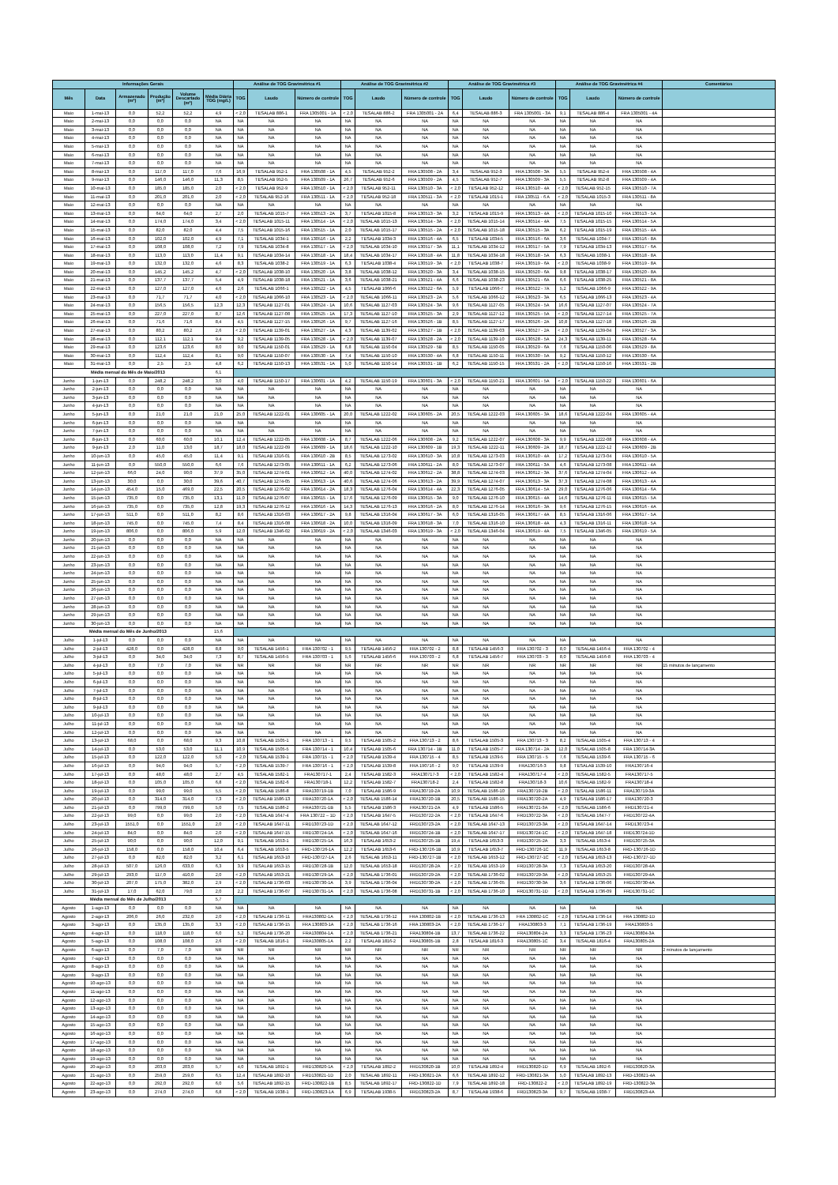| Informações Gerais | | | | | | Análise de TOG Gravimétrica #1 | | | Análise de TOG Gravimétrica #2 | | | Análise de TOG Gravimétrica #3 | | | Análise de TOG Gravimétrica #4 | | | Comentários |
| --- | --- | --- | --- | --- | --- | --- | --- | --- | --- | --- | --- | --- | --- | --- | --- | --- | --- | --- |
| Mês | Data | Armazenado (m³) | Produção (m³) | Volume Descartado (m³) | Média Diária TOG (mg/L) | TOG | Laudo | Número de controle | TOG | Laudo | Número de controle | TOG | Laudo | Número de controle | TOG | Laudo | Número de controle | |
| Maio | 1-mai-13 | 0,0 | 52,2 | 52,2 | 4,9 | < 2,0 | TESALAB 886-1 | FRA 1305001 - 1A | < 2,0 | TESALAB 886-2 | FRA 1305001 - 2A | 6,4 | TESALAB 886-3 | FRA 1305001 - 3A | 9,1 | TESALAB 886-4 | FRA 1305001 - 4A | |
| Maio | 2-mai-13 | 0,0 | 0,0 | 0,0 | NA | NA | NA | NA | NA | NA | NA | NA | NA | NA | NA | NA | NA | |
| Maio | 3-mai-13 | 0,0 | 0,0 | 0,0 | NA | NA | NA | NA | NA | NA | NA | NA | NA | NA | NA | NA | NA | |
| Maio | 4-mai-13 | 0,0 | 0,0 | 0,0 | NA | NA | NA | NA | NA | NA | NA | NA | NA | NA | NA | NA | NA | |
| Maio | 5-mai-13 | 0,0 | 0,0 | 0,0 | NA | NA | NA | NA | NA | NA | NA | NA | NA | NA | NA | NA | NA | |
| Maio | 6-mai-13 | 0,0 | 0,0 | 0,0 | NA | NA | NA | NA | NA | NA | NA | NA | NA | NA | NA | NA | NA | |
| Maio | 7-mai-13 | 0,0 | 0,0 | 0,0 | NA | NA | NA | NA | NA | NA | NA | NA | NA | NA | NA | NA | NA | |
| Maio | 8-mai-13 | 0,0 | 117,0 | 117,0 | 7,6 | 16,9 | TESALAB 952-1 | FRA 130508 - 1A | 4,5 | TESALAB 952-2 | FRA 130508 - 2A | 3,4 | TESALAB 952-3 | FRA 130508 - 3A | 5,5 | TESALAB 952-4 | FRA 130508 - 4A | |
| Maio | 9-mai-13 | 0,0 | 146,0 | 146,0 | 11,3 | 8,5 | TESALAB 952-5 | FRA 130509 - 1A | 26,7 | TESALAB 952-6 | FRA 130509 - 2A | 4,5 | TESALAB 952-7 | FRA 130509 - 3A | 5,5 | TESALAB 952-8 | FRA 130509 - 4A | |
| Maio | 10-mai-13 | 0,0 | 185,0 | 185,0 | 2,0 | < 2,0 | TESALAB 952-9 | FRA 130510 - 1A | < 2,0 | TESALAB 952-11 | FRA 130510 - 3A | < 2,0 | TESALAB 952-12 | FRA 130510 - 4A | < 2,0 | TESALAB 952-15 | FRA 130510 - 7A | |
| Maio | 11-mai-13 | 0,0 | 201,0 | 201,0 | 2,0 | < 2,0 | TESALAB 952-16 | FRA 130511 - 1A | < 2,0 | TESALAB 952-18 | FRA 130511 - 3A | < 2,0 | TESALAB 1015-1 | FRA 130511 - 6 A | < 2,0 | TESALAB 1015-3 | FRA 130511 - 8A | |
| Maio | 12-mai-13 | 0,0 | 0,0 | 0,0 | NA | NA | NA | NA | NA | NA | NA | NA | NA | NA | NA | NA | NA | |
| Maio | 13-mai-13 | 0,0 | 64,0 | 64,0 | 2,7 | 2,0 | TESALAB 1015-7 | FRA 130513 - 2A | 3,7 | TESALAB 1015-8 | FRA 130513 - 3A | 3,2 | TESALAB 1015-9 | FRA 130513 - 4A | < 2,0 | TESALAB 1015-10 | FRA 130513 - 5A | |
| Maio | 14-mai-13 | 0,0 | 174,0 | 174,0 | 3,4 | < 2,0 | TESALAB 1015-11 | FRA 130514 - 1A | < 2,0 | TESALAB 1015-13 | FRA 130514 - 3A | < 2,0 | TESALAB 1015-14 | FRA 130514 - 4A | 7,5 | TESALAB 1015-15 | FRA 130514 - 5A | |
| Maio | 15-mai-13 | 0,0 | 82,0 | 82,0 | 4,4 | 7,5 | TESALAB 1015-16 | FRA 130515 - 1A | 2,0 | TESALAB 1015-17 | FRA 130515 - 2A | < 2,0 | TESALAB 1015-18 | FRA 130515 - 3A | 6,2 | TESALAB 1015-19 | FRA 130515 - 4A | |
| Maio | 16-mai-13 | 0,0 | 102,0 | 102,0 | 4,9 | 7,1 | TESALAB 1034-1 | FRA 130516 - 1A | 2,2 | TESALAB 1034-3 | FRA 130516 - 4A | 6,5 | TESALAB 1034-5 | FRA 130516 - 6A | 3,6 | TESALAB 1034-7 | FRA 130516 - 8A | |
| Maio | 17-mai-13 | 0,0 | 108,0 | 108,0 | 7,2 | 7,9 | TESALAB 1034-8 | FRA 130517 - 1A | < 2,0 | TESALAB 1034-10 | FRA 130517 - 3A | 11,1 | TESALAB 1034-12 | FRA 130517 - 5A | 7,9 | TESALAB 1034-13 | FRA 130517 - 6A | |
| Maio | 18-mai-13 | 0,0 | 113,0 | 113,0 | 11,4 | 9,1 | TESALAB 1034-14 | FRA 130518 - 1A | 18,4 | TESALAB 1034-17 | FRA 130518 - 4A | 11,8 | TESALAB 1034-18 | FRA 130518 - 5A | 6,3 | TESALAB 1038-1 | FRA 130518 - 8A | |
| Maio | 19-mai-13 | 0,0 | 132,0 | 132,0 | 4,6 | 8,3 | TESALAB 1038-2 | FRA 130519 - 1A | 6,3 | TESALAB 1038-4 | FRA 130519 - 3A | < 2,0 | TESALAB 1038-7 | FRA 130519 - 6A | < 2,0 | TESALAB 1038-9 | FRA 130519 - 8A | |
| Maio | 20-mai-13 | 0,0 | 145,2 | 145,2 | 4,7 | < 2,0 | TESALAB 1038-10 | FRA 130520 - 1A | 3,8 | TESALAB 1038-12 | FRA 130520 - 3A | 3,4 | TESALAB 1038-15 | FRA 130520 - 6A | 9,8 | TESALAB 1038-17 | FRA 130520 - 8A | |
| Maio | 21-mai-13 | 0,0 | 137,7 | 137,7 | 5,4 | 4,9 | TESALAB 1038-18 | FRA 130521 - 1A | 3,6 | TESALAB 1038-21 | FRA 130521 - 4A | 6,6 | TESALAB 1038-23 | FRA 130521 - 6A | 6,6 | TESALAB 1038-25 | FRA 130521 - 8A | |
| Maio | 22-mai-13 | 0,0 | 127,0 | 127,0 | 4,6 | 2,6 | TESALAB 1066-1 | FRA 130522 - 1A | 4,5 | TESALAB 1066-6 | FRA 130522 - 6A | 5,9 | TESALAB 1066-7 | FRA 130522 - 7A | 5,2 | TESALAB 1066-9 | FRA 130522 - 9A | |
| Maio | 23-mai-13 | 0,0 | 71,7 | 71,7 | 4,0 | < 2,0 | TESALAB 1066-10 | FRA 130523 - 1A | < 2,0 | TESALAB 1066-11 | FRA 130523 - 2A | 5,6 | TESALAB 1066-12 | FRA 130523 - 3A | 6,5 | TESALAB 1066-13 | FRA 130523 - 4A | |
| Maio | 24-mai-13 | 0,0 | 156,5 | 156,5 | 12,3 | 12,3 | TESALAB 1127-01 | FRA 130524 - 1A | 10,6 | TESALAB 1127-03 | FRA 130524 - 3A | 9,6 | TESALAB 1127-05 | FRA 130524 - 5A | 16,6 | TESALAB 1127-07 | FRA 130524 - 7A | |
| Maio | 25-mai-13 | 0,0 | 227,0 | 227,0 | 8,7 | 12,6 | TESALAB 1127-08 | FRA 130525 - 1A | 17,3 | TESALAB 1127-10 | FRA 130525 - 3A | 2,9 | TESALAB 1127-12 | FRA 130525 - 5A | < 2,0 | TESALAB 1127-14 | FRA 130525 - 7A | |
| Maio | 26-mai-13 | 0,0 | 71,6 | 71,6 | 8,4 | 4,5 | TESALAB 1127-15 | FRA 130526 - 1A | 9,7 | TESALAB 1127-16 | FRA 130526 - 1B | 8,5 | TESALAB 1127-17 | FRA 130526 - 2A | 10,8 | TESALAB 1127-18 | FRA 130526 - 2B | |
| Maio | 27-mai-13 | 0,0 | 80,2 | 80,2 | 2,6 | < 2,0 | TESALAB 1139-01 | FRA 130527 - 1A | 4,3 | TESALAB 1139-02 | FRA 130527 - 1B | < 2,0 | TESALAB 1139-03 | FRA 130527 - 2A | < 2,0 | TESALAB 1139-04 | FRA 130527 - 3A | |
| Maio | 28-mai-13 | 0,0 | 112,1 | 112,1 | 9,4 | 9,2 | TESALAB 1139-05 | FRA 130528 - 1A | < 2,0 | TESALAB 1139-07 | FRA 130528 - 2A | < 2,0 | TESALAB 1139-10 | FRA 130528 - 5A | 24,3 | TESALAB 1139-11 | FRA 130528 - 6A | |
| Maio | 29-mai-13 | 0,0 | 123,6 | 123,6 | 8,0 | 9,0 | TESALAB 1150-01 | FRA 130529 - 1A | 6,8 | TESALAB 1150-04 | FRA 130529 - 5B | 8,5 | TESALAB 1150-05 | FRA 130529 - 6A | 7,6 | TESALAB 1150-06 | FRA 130529 - 8A | |
| Maio | 30-mai-13 | 0,0 | 112,4 | 112,4 | 8,1 | 9,0 | TESALAB 1150-07 | FRA 130530 - 1A | 7,4 | TESALAB 1150-10 | FRA 130530 - 4A | 6,8 | TESALAB 1150-11 | FRA 130530 - 5A | 9,2 | TESALAB 1150-12 | FRA 130530 - 6A | |
| Maio | 31-mai-13 | 0,0 | 2,5 | 2,5 | 4,8 | 6,2 | TESALAB 1150-13 | FRA 130531 - 1A | 5,0 | TESALAB 1150-14 | FRA 130531 - 1B | 6,2 | TESALAB 1150-15 | FRA 130531 - 2A | < 2,0 | TESALAB 1150-16 | FRA 130531 - 2B | |
| Média mensal do Mês de Maio/2013 | | | | | 6,1 | | | | | | | | | | | | | |
| Junho | 1-jun-13 | 0,0 | 248,2 | 248,2 | 3,0 | 4,0 | TESALAB 1150-17 | FRA 130601 - 1A | 4,2 | TESALAB 1150-19 | FRA 130601 - 3A | < 2,0 | TESALAB 1150-21 | FRA 130601 - 5A | < 2,0 | TESALAB 1150-22 | FRA 130601 - 6A | |
| Junho | 2-jun-13 | 0,0 | 0,0 | 0,0 | NA | NA | NA | NA | NA | NA | NA | NA | NA | NA | NA | NA | NA | |
| Junho | 3-jun-13 | 0,0 | 0,0 | 0,0 | NA | NA | NA | NA | NA | NA | NA | NA | NA | NA | NA | NA | NA | |
| Junho | 4-jun-13 | 0,0 | 0,0 | 0,0 | NA | NA | NA | NA | NA | NA | NA | NA | NA | NA | NA | NA | NA | |
| Junho | 5-jun-13 | 0,0 | 21,0 | 21,0 | 21,0 | 25,0 | TESALAB 1222-01 | FRA 130605 - 1A | 20,0 | TESALAB 1222-02 | FRA 130605 - 2A | 20,5 | TESALAB 1222-03 | FRA 130605 - 3A | 18,6 | TESALAB 1222-04 | FRA 130605 - 4A | |
| Junho | 6-jun-13 | 0,0 | 0,0 | 0,0 | NA | NA | NA | NA | NA | NA | NA | NA | NA | NA | NA | NA | NA | |
| Junho | 7-jun-13 | 0,0 | 0,0 | 0,0 | NA | NA | NA | NA | NA | NA | NA | NA | NA | NA | NA | NA | NA | |
| Junho | 8-jun-13 | 0,0 | 60,0 | 60,0 | 10,1 | 12,4 | TESALAB 1222-05 | FRA 130608 - 1A | 8,7 | TESALAB 1222-06 | FRA 130608 - 2A | 9,2 | TESALAB 1222-07 | FRA 130608 - 3A | 9,9 | TESALAB 1222-08 | FRA 130608 - 4A | |
| Junho | 9-jun-13 | 2,0 | 11,0 | 13,0 | 18,7 | 18,0 | TESALAB 1222-09 | FRA 130609 - 1A | 18,6 | TESALAB 1222-10 | FRA 130609 - 1B | 19,3 | TESALAB 1222-11 | FRA 130609 - 2A | 18,7 | TESALAB 1222-12 | FRA 130609 - 2B | |
| Junho | 10-jun-13 | 0,0 | 45,0 | 45,0 | 11,4 | 9,1 | TESALAB 1316-01 | FRA 130610 - 2B | 8,5 | TESALAB 1273-02 | FRA 130610 - 3A | 10,8 | TESALAB 1273-03 | FRA 130610 - 4A | 17,2 | TESALAB 1273-04 | FRA 130610 - 5A | |
| Junho | 11-jun-13 | 0,0 | 550,0 | 550,0 | 6,6 | 7,6 | TESALAB 1273-05 | FRA 130611 - 1A | 6,2 | TESALAB 1273-06 | FRA 130611 - 2A | 8,0 | TESALAB 1273-07 | FRA 130611 - 3A | 4,6 | TESALAB 1273-08 | FRA 130611 - 4A | |
| Junho | 12-jun-13 | 66,0 | 24,0 | 90,0 | 37,9 | 35,0 | TESALAB 1274-01 | FRA 130612 - 1A | 40,0 | TESALAB 1274-02 | FRA 130612 - 2A | 38,8 | TESALAB 1274-03 | FRA 130612 - 3A | 37,6 | TESALAB 1274-04 | FRA 130612 - 4A | |
| Junho | 13-jun-13 | 30,0 | 0,0 | 30,0 | 39,6 | 40,7 | TESALAB 1274-05 | FRA 130613 - 1A | 40,6 | TESALAB 1274-06 | FRA 130613 - 2A | 39,9 | TESALAB 1274-07 | FRA 130613 - 3A | 37,3 | TESALAB 1274-08 | FRA 130613 - 4A | |
| Junho | 14-jun-13 | 454,0 | 15,0 | 469,0 | 22,5 | 20,5 | TESALAB 1276-02 | FRA 130614 - 2A | 18,3 | TESALAB 1276-04 | FRA 130614 - 4A | 22,3 | TESALAB 1276-05 | FRA 130614 - 5A | 29,0 | TESALAB 1276-06 | FRA 130614 - 6A | |
| Junho | 15-jun-13 | 735,0 | 0,0 | 735,0 | 13,1 | 11,0 | TESALAB 1276-07 | FRA 130615 - 1A | 17,6 | TESALAB 1276-09 | FRA 130615 - 3A | 9,0 | TESALAB 1276-10 | FRA 130615 - 4A | 14,6 | TESALAB 1276-11 | FRA 130615 - 5A | |
| Junho | 16-jun-13 | 735,0 | 0,0 | 735,0 | 12,8 | 19,3 | TESALAB 1276-12 | FRA 130616 - 1A | 14,3 | TESALAB 1276-13 | FRA 130616 - 2A | 8,0 | TESALAB 1276-14 | FRA 130616 - 3A | 9,6 | TESALAB 1276-15 | FRA 130616 - 4A | |
| Junho | 17-jun-13 | 511,0 | 0,0 | 511,0 | 8,2 | 8,6 | TESALAB 1316-03 | FRA 130617 - 2A | 9,8 | TESALAB 1316-04 | FRA 130617 - 3A | 6,0 | TESALAB 1316-05 | FRA 130617 - 4A | 8,5 | TESALAB 1316-06 | FRA 130617 - 5A | |
| Junho | 18-jun-13 | 745,0 | 0,0 | 745,0 | 7,4 | 8,4 | TESALAB 1316-08 | FRA 130618 - 2A | 10,0 | TESALAB 1316-09 | FRA 130618 - 3A | 7,0 | TESALAB 1316-10 | FRA 130618 - 4A | 4,3 | TESALAB 1316-11 | FRA 130618 - 5A | |
| Junho | 19-jun-13 | 806,0 | 0,0 | 806,0 | 5,9 | 12,0 | TESALAB 1346-02 | FRA 130619 - 2A | < 2,0 | TESALAB 1346-03 | FRA 130619 - 3A | < 2,0 | TESALAB 1346-04 | FRA 130619 - 4A | 7,5 | TESALAB 1346-05 | FRA 130619 - 5A | |
| Junho | 20-jun-13 | 0,0 | 0,0 | 0,0 | NA | NA | NA | NA | NA | NA | NA | NA | NA | NA | NA | NA | NA | |
| Junho | 21-jun-13 | 0,0 | 0,0 | 0,0 | NA | NA | NA | NA | NA | NA | NA | NA | NA | NA | NA | NA | NA | |
| Junho | 22-jun-13 | 0,0 | 0,0 | 0,0 | NA | NA | NA | NA | NA | NA | NA | NA | NA | NA | NA | NA | NA | |
| Junho | 23-jun-13 | 0,0 | 0,0 | 0,0 | NA | NA | NA | NA | NA | NA | NA | NA | NA | NA | NA | NA | NA | |
| Junho | 24-jun-13 | 0,0 | 0,0 | 0,0 | NA | NA | NA | NA | NA | NA | NA | NA | NA | NA | NA | NA | NA | |
| Junho | 25-jun-13 | 0,0 | 0,0 | 0,0 | NA | NA | NA | NA | NA | NA | NA | NA | NA | NA | NA | NA | NA | |
| Junho | 26-jun-13 | 0,0 | 0,0 | 0,0 | NA | NA | NA | NA | NA | NA | NA | NA | NA | NA | NA | NA | NA | |
| Junho | 27-jun-13 | 0,0 | 0,0 | 0,0 | NA | NA | NA | NA | NA | NA | NA | NA | NA | NA | NA | NA | NA | |
| Junho | 28-jun-13 | 0,0 | 0,0 | 0,0 | NA | NA | NA | NA | NA | NA | NA | NA | NA | NA | NA | NA | NA | |
| Junho | 29-jun-13 | 0,0 | 0,0 | 0,0 | NA | NA | NA | NA | NA | NA | NA | NA | NA | NA | NA | NA | NA | |
| Junho | 30-jun-13 | 0,0 | 0,0 | 0,0 | NA | NA | NA | NA | NA | NA | NA | NA | NA | NA | NA | NA | NA | |
| Média mensal do Mês de Junho/2013 | | | | | 15,6 | | | | | | | | | | | | | |
| Julho | 1-jul-13 | 0,0 | 0,0 | 0,0 | NA | NA | NA | NA | NA | NA | NA | NA | NA | NA | NA | NA | NA | |
| Julho | 2-jul-13 | 428,0 | 0,0 | 428,0 | 8,8 | 9,0 | TESALAB 1456-1 | FRA 130702 - 1 | 9,5 | TESALAB 1456-2 | FRA 130702 - 2 | 8,8 | TESALAB 1456-3 | FRA 130702 - 3 | 8,0 | TESALAB 1456-4 | FRA 130702 - 4 | |
| Julho | 3-jul-13 | 0,0 | 34,0 | 34,0 | 7,3 | 8,7 | TESALAB 1456-5 | FRA 130703 - 1 | 5,6 | TESALAB 1456-6 | FRA 130703 - 2 | 6,8 | TESALAB 1456-7 | FRA 130703 - 3 | 8,0 | TESALAB 1456-8 | FRA 130703 - 4 | |
| Julho | 4-jul-13 | 0,0 | 7,0 | 7,0 | NR | NR | NR | NR | NR | NR | NR | NR | NR | NR | NR | NR | NR | 15 minutos de lançamento |
| Julho | 5-jul-13 | 0,0 | 0,0 | 0,0 | NA | NA | NA | NA | NA | NA | NA | NA | NA | NA | NA | NA | NA | |
| Julho | 6-jul-13 | 0,0 | 0,0 | 0,0 | NA | NA | NA | NA | NA | NA | NA | NA | NA | NA | NA | NA | NA | |
| Julho | 7-jul-13 | 0,0 | 0,0 | 0,0 | NA | NA | NA | NA | NA | NA | NA | NA | NA | NA | NA | NA | NA | |
| Julho | 8-jul-13 | 0,0 | 0,0 | 0,0 | NA | NA | NA | NA | NA | NA | NA | NA | NA | NA | NA | NA | NA | |
| Julho | 9-jul-13 | 0,0 | 0,0 | 0,0 | NA | NA | NA | NA | NA | NA | NA | NA | NA | NA | NA | NA | NA | |
| Julho | 10-jul-13 | 0,0 | 0,0 | 0,0 | NA | NA | NA | NA | NA | NA | NA | NA | NA | NA | NA | NA | NA | |
| Julho | 11-jul-13 | 0,0 | 0,0 | 0,0 | NA | NA | NA | NA | NA | NA | NA | NA | NA | NA | NA | NA | NA | |
| Julho | 12-jul-13 | 0,0 | 0,0 | 0,0 | NA | NA | NA | NA | NA | NA | NA | NA | NA | NA | NA | NA | NA | |
| Julho | 13-jul-13 | 68,0 | 0,0 | 68,0 | 9,3 | 10,8 | TESALAB 1505-1 | FRA 130713 - 1 | 9,5 | TESALAB 1505-2 | FRA 130713 - 2 | 8,6 | TESALAB 1505-3 | FRA 130713 - 3 | 8,2 | TESALAB 1505-4 | FRA 130713 - 4 | |
| Julho | 14-jul-13 | 0,0 | 53,0 | 53,0 | 11,1 | 10,9 | TESALAB 1505-5 | FRA 130714 - 1 | 10,4 | TESALAB 1505-6 | FRA 130714 - 1B | 11,0 | TESALAB 1505-7 | FRA 130714 - 2A | 12,0 | TESALAB 1505-8 | FRA 130714-3A | |
| Julho | 15-jul-13 | 0,0 | 122,0 | 122,0 | 5,0 | < 2,0 | TESALAB 1539-1 | FRA 130715 - 1 | < 2,0 | TESALAB 1539-4 | FRA 130715 - 4 | 8,5 | TESALAB 1539-5 | FRA 130715 - 5 | 7,6 | TESALAB 1539-6 | FRA 130715 - 6 | |
| Julho | 16-jul-13 | 0,0 | 94,0 | 94,0 | 5,7 | < 2,0 | TESALAB 1539-7 | FRA 130716 - 1 | < 2,0 | TESALAB 1539-8 | FRA 190716 - 2 | 9,0 | TESALAB 1539-9 | FRA130716-3 | 9,8 | TESALAB 1539-10 | FRA130716-4 | |
| Julho | 17-jul-13 | 0,0 | 48,0 | 48,0 | 2,7 | 4,5 | TESALAB 1582-1 | FRA130717-1 | 2,4 | TESALAB 1582-3 | FRA130717-3 | < 2,0 | TESALAB 1582-4 | FRA130717-4 | < 2,0 | TESALAB 1582-5 | FRA130717-5 | |
| Julho | 18-jul-13 | 0,0 | 105,0 | 105,0 | 6,8 | < 2,0 | TESALAB 1582-6 | FRA130718-1 | 12,2 | TESALAB 1582-7 | FRA130718-2 | 2,4 | TESALAB 1582-8 | FRA130718-3 | 10,6 | TESALAB 1582-9 | FRA130718-4 | |
| Julho | 19-jul-13 | 0,0 | 99,0 | 99,0 | 5,5 | < 2,0 | TESALAB 1586-8 | FRA130719-1B | 7,0 | TESALAB 1586-9 | FRA130719-2A | 10,9 | TESALAB 1586-10 | FRA130719-2B | < 2,0 | TESALAB 1586-11 | FRA130719-3A | |
| Julho | 20-jul-13 | 0,0 | 314,0 | 314,0 | 7,3 | < 2,0 | TESALAB 1586-13 | FRA130720-1A | < 2,0 | TESALAB 1586-14 | FRA130720-1B | 20,5 | TESALAB 1586-15 | FRA130720-2A | 4,9 | TESALAB 1586-17 | FRA130720-3 | |
| Julho | 21-jul-13 | 0,0 | 799,0 | 799,0 | 5,0 | 7,5 | TESALAB 1586-2 | FRA130721-1B | 5,5 | TESALAB 1586-3 | FRA130721-2A | 4,9 | TESALAB 1586-5 | FRA130721-3A | < 2,0 | TESALAB 1586-6 | FRD130721-4 | |
| Julho | 22-jul-13 | 99,0 | 0,0 | 99,0 | 2,0 | < 2,0 | TESALAB 1647-4 | FRA 130722 – 1D | < 2,0 | TESALAB 1647-5 | FRD130722-2A | < 2,0 | TESALAB 1647-6 | FRD130722-3A | < 2,0 | TESALAB 1647-7 | FRD130722-4A | |
| Julho | 23-jul-13 | 1551,0 | 0,0 | 1551,0 | 2,0 | < 2,0 | TESALAB 1647-11 | FRD130723-1D | < 2,0 | TESALAB 1647-12 | FRD130723-2A | < 2,0 | TESALAB 1647-13 | FRD130723-3A | < 2,0 | TESALAB 1647-14 | FRD130723-4 | |
| Julho | 24-jul-13 | 84,0 | 0,0 | 84,0 | 2,0 | < 2,0 | TESALAB 1647-15 | FRD130724-1A | < 2,0 | TESALAB 1647-16 | FRD130724-1B | < 2,0 | TESALAB 1647-17 | FRD130724-1C | < 2,0 | TESALAB 1647-18 | FRD130724-1D | |
| Julho | 25-jul-13 | 90,0 | 0,0 | 90,0 | 12,0 | 9,1 | TESALAB 1653-1 | FRD130725-1A | 16,3 | TESALAB 1653-2 | FRD130725-1B | 19,4 | TESALAB 1653-3 | FRD130725-2A | 3,3 | TESALAB 1653-4 | FRD130725-3A | |
| Julho | 26-jul-13 | 158,0 | 0,0 | 158,0 | 10,4 | 6,4 | TESALAB 1653-5 | FRD-130726-1A | 12,2 | TESALAB 1653-6 | FRD-130726-1B | 10,9 | TESALAB 1653-7 | FRD-130726-1C | 11,9 | TESALAB 1653-8 | FRD-130726-1D | |
| Julho | 27-jul-13 | 0,0 | 82,0 | 82,0 | 3,2 | 6,1 | TESALAB 1653-10 | FRD-130727-1A | 2,6 | TESALAB 1653-11 | FRD-130727-1B | < 2,0 | TESALAB 1653-12 | FRD-130727-1C | < 2,0 | TESALAB 1653-13 | FRD-130727-1D | |
| Julho | 28-jul-13 | 507,0 | 126,0 | 633,0 | 6,3 | 3,9 | TESALAB 1653-15 | FRD130728-1B | 12,0 | TESALAB 1653-18 | FRD130728-2A | < 2,0 | TESALAB 1653-19 | FRD130728-3A | 7,3 | TESALAB 1653-20 | FRD130728-4A | |
| Julho | 29-jul-13 | 293,0 | 117,0 | 410,0 | 2,0 | < 2,0 | TESALAB 1653-21 | FRD130729-1A | < 2,0 | TESALAB 1736-01 | FRD130729-2A | < 2,0 | TESALAB 1736-02 | FRD130729-3A | < 2,0 | TESALAB 1653-25 | FRD130729-4A | |
| Julho | 30-jul-13 | 207,0 | 175,0 | 382,0 | 2,9 | < 2,0 | TESALAB 1736-03 | FRD130730-1A | 3,9 | TESALAB 1736-04 | FRD130730-2A | < 2,0 | TESALAB 1736-05 | FRD130730-3A | 3,6 | TESALAB 1736-06 | FRD130730-4A | |
| Julho | 31-jul-13 | 17,0 | 62,0 | 79,0 | 2,0 | 2,2 | TESALAB 1736-07 | FRD130731-1A | < 2,0 | TESALAB 1736-08 | FRD130731-1B | < 2,0 | TESALAB 1736-10 | FRD130731-1D | < 2,0 | TESALAB 1736-09 | FRD130731-1C | |
| Média mensal do Mês de Julho/2013 | | | | | 5,7 | | | | | | | | | | | | | |
| Agosto | 1-ago-13 | 0,0 | 0,0 | 0,0 | NA | NA | NA | NA | NA | NA | NA | NA | NA | NA | NA | NA | NA | |
| Agosto | 2-ago-13 | 206,0 | 26,0 | 232,0 | 2,0 | < 2,0 | TESALAB 1736-11 | FRA130802-1A | < 2,0 | TESALAB 1736-12 | FRA 130802-1B | < 2,0 | TESALAB 1736-13 | FRA 130802-1C | < 2,0 | TESALAB 1736-14 | FRA 130802-1D | |
| Agosto | 3-ago-13 | 0,0 | 135,0 | 135,0 | 3,3 | < 2,0 | TESALAB 1736-15 | FRA 130803-1A | < 2,0 | TESALAB 1736-16 | FRA 130803-2A | < 2,0 | TESALAB 1736-17 | FRA130803-3 | 7,1 | TESALAB 1736-19 | FRA130803-5 | |
| Agosto | 4-ago-13 | 0,0 | 118,0 | 118,0 | 6,0 | 5,2 | TESALAB 1736-20 | FRA130804-1A | < 2,0 | TESALAB 1736-21 | FRA130804-1B | 13,7 | TESALAB 1736-22 | FRA130804-2A | 3,3 | TESALAB 1736-23 | FRA130804-3A | |
| Agosto | 5-ago-13 | 0,0 | 108,0 | 108,0 | 2,6 | < 2,0 | TESALAB 1816-1 | FRA130805-1A | 2,2 | TESALAB 1816-2 | FRA130805-1B | 2,8 | TESALAB 1816-3 | FRA130805-1C | 3,4 | TESALAB 1816-4 | FRA130805-2A | |
| Agosto | 6-ago-13 | 0,0 | 7,0 | 7,0 | NR | NR | NR | NR | NR | NR | NR | NR | NR | NR | NR | NR | NR | 2 minutos de lançamento |
| Agosto | 7-ago-13 | 0,0 | 0,0 | 0,0 | NA | NA | NA | NA | NA | NA | NA | NA | NA | NA | NA | NA | NA | |
| Agosto | 8-ago-13 | 0,0 | 0,0 | 0,0 | NA | NA | NA | NA | NA | NA | NA | NA | NA | NA | NA | NA | NA | |
| Agosto | 9-ago-13 | 0,0 | 0,0 | 0,0 | NA | NA | NA | NA | NA | NA | NA | NA | NA | NA | NA | NA | NA | |
| Agosto | 10-ago-13 | 0,0 | 0,0 | 0,0 | NA | NA | NA | NA | NA | NA | NA | NA | NA | NA | NA | NA | NA | |
| Agosto | 11-ago-13 | 0,0 | 0,0 | 0,0 | NA | NA | NA | NA | NA | NA | NA | NA | NA | NA | NA | NA | NA | |
| Agosto | 12-ago-13 | 0,0 | 0,0 | 0,0 | NA | NA | NA | NA | NA | NA | NA | NA | NA | NA | NA | NA | NA | |
| Agosto | 13-ago-13 | 0,0 | 0,0 | 0,0 | NA | NA | NA | NA | NA | NA | NA | NA | NA | NA | NA | NA | NA | |
| Agosto | 14-ago-13 | 0,0 | 0,0 | 0,0 | NA | NA | NA | NA | NA | NA | NA | NA | NA | NA | NA | NA | NA | |
| Agosto | 15-ago-13 | 0,0 | 0,0 | 0,0 | NA | NA | NA | NA | NA | NA | NA | NA | NA | NA | NA | NA | NA | |
| Agosto | 16-ago-13 | 0,0 | 0,0 | 0,0 | NA | NA | NA | NA | NA | NA | NA | NA | NA | NA | NA | NA | NA | |
| Agosto | 17-ago-13 | 0,0 | 0,0 | 0,0 | NA | NA | NA | NA | NA | NA | NA | NA | NA | NA | NA | NA | NA | |
| Agosto | 18-ago-13 | 0,0 | 0,0 | 0,0 | NA | NA | NA | NA | NA | NA | NA | NA | NA | NA | NA | NA | NA | |
| Agosto | 19-ago-13 | 0,0 | 0,0 | 0,0 | NA | NA | NA | NA | NA | NA | NA | NA | NA | NA | NA | NA | NA | |
| Agosto | 20-ago-13 | 0,0 | 203,0 | 203,0 | 5,7 | 4,0 | TESALAB 1892-1 | FRD130820-1A | < 2,0 | TESALAB 1892-2 | FRD130820-1B | 10,0 | TESALAB 1892-4 | FRD130820-1D | 6,9 | TESALAB 1892-6 | FRD130820-3A | |
| Agosto | 21-ago-13 | 0,0 | 259,0 | 259,0 | 6,5 | 12,4 | TESALAB 1892-10 | FRD130821-1D | 2,0 | TESALAB 1892-11 | FRD-130821-2A | 6,6 | TESALAB 1892-12 | FRD-130821-3A | 5,0 | TESALAB 1892-13 | FRD-130821-4A | |
| Agosto | 22-ago-13 | 0,0 | 292,0 | 292,0 | 6,0 | 5,6 | TESALAB 1892-15 | FRD-130822-1B | 8,5 | TESALAB 1892-17 | FRD-130822-1D | 7,9 | TESALAB 1892-18 | FRD-130822-2 | < 2,0 | TESALAB 1892-19 | FRD-130822-3A | |
| Agosto | 23-ago-13 | 0,0 | 274,0 | 274,0 | 6,8 | < 2,0 | TESALAB 1938-1 | FRD-130823-1A | 6,9 | TESALAB 1938-5 | FRD130823-2A | 8,7 | TESALAB 1938-6 | FRD130823-3A | 9,7 | TESALAB 1938-7 | FRD130823-4A | |